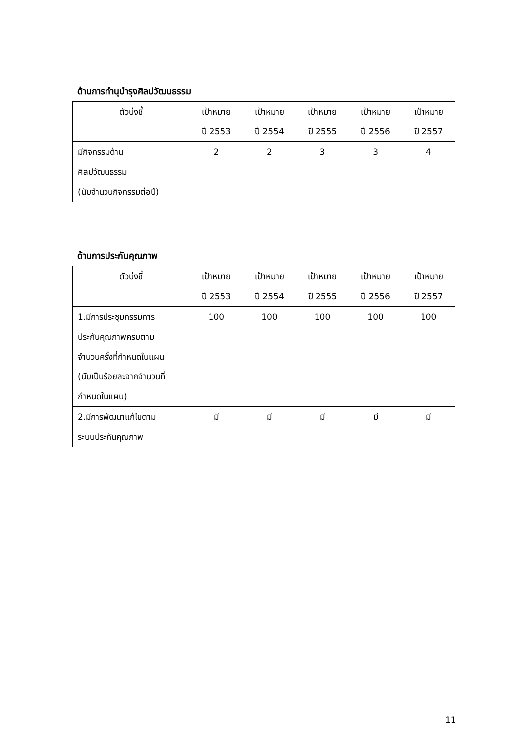ด้านการทำนุบำรุงศิลปวัฒนธรรม
| ตัวบ่งชี้ | เป้าหมาย ปี 2553 | เป้าหมาย ปี 2554 | เป้าหมาย ปี 2555 | เป้าหมาย ปี 2556 | เป้าหมาย ปี 2557 |
| --- | --- | --- | --- | --- | --- |
| มีกิจกรรมด้าน ศิลปวัฒนธรรม (นับจำนวนกิจกรรมต่อปี) | 2 | 2 | 3 | 3 | 4 |
ด้านการประกันคุณภาพ
| ตัวบ่งชี้ | เป้าหมาย ปี 2553 | เป้าหมาย ปี 2554 | เป้าหมาย ปี 2555 | เป้าหมาย ปี 2556 | เป้าหมาย ปี 2557 |
| --- | --- | --- | --- | --- | --- |
| 1.มีการประชุมกรรมการ ประกันคุณภาพครบตาม จำนวนครั้งที่กำหนดในแผน (นับเป็นร้อยละจากจำนวนที่ กำหนดในแผน) | 100 | 100 | 100 | 100 | 100 |
| 2.มีการพัฒนาแก้ไขตาม ระบบประกันคุณภาพ | มี | มี | มี | มี | มี |
11